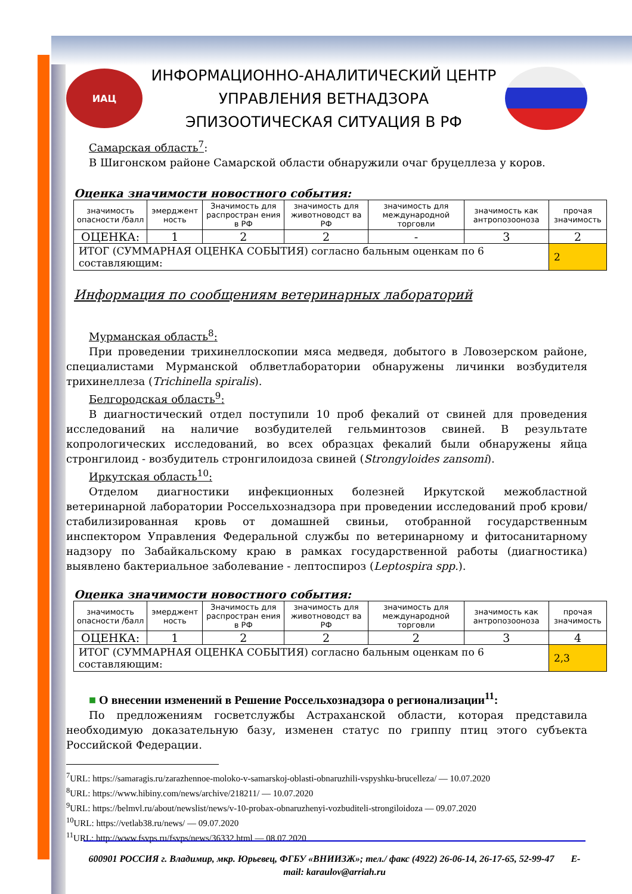ИАЦ
ИНФОРМАЦИОННО-АНАЛИТИЧЕСКИЙ ЦЕНТР
УПРАВЛЕНИЯ ВЕТНАДЗОРА
ЭПИЗООТИЧЕСКАЯ СИТУАЦИЯ В РФ
Самарская область<sup>7</sup>:
В Шигонском районе Самарской области обнаружили очаг бруцеллеза у коров.
Оценка значимости новостного события:
| значимость опасности /балл | эмерджент ность | Значимость для распростран ения в РФ | значимость для животноводст ва РФ | значимость для международной торговли | значимость как антропозооноза | прочая значимость |
| ОЦЕНКА: | 1 | 2 | 2 | - | 3 | 2 |
| ИТОГ (СУММАРНАЯ ОЦЕНКА СОБЫТИЯ) согласно бальным оценкам по 6 составляющим: | | | | | | 2 |
Информация по сообщениям ветеринарных лабораторий
Мурманская область<sup>8</sup>:
При проведении трихинеллоскопии мяса медведя, добытого в Ловозерском районе, специалистами Мурманской облветлаборатории обнаружены личинки возбудителя трихинеллеза (Trichinella spiralis).
Белгородская область<sup>9</sup>:
В диагностический отдел поступили 10 проб фекалий от свиней для проведения исследований на наличие возбудителей гельминтозов свиней. В результате копрологических исследований, во всех образцах фекалий были обнаружены яйца стронгилоид - возбудитель стронгилоидоза свиней (Strongyloides zansomi).
Иркутская область<sup>10</sup>:
Отделом диагностики инфекционных болезней Иркутской межобластной ветеринарной лаборатории Россельхознадзора при проведении исследований проб крови/ стабилизированная кровь от домашней свиньи, отобранной государственным инспектором Управления Федеральной службы по ветеринарному и фитосанитарному надзору по Забайкальскому краю в рамках государственной работы (диагностика) выявлено бактериальное заболевание - лептоспироз (Leptospira spp.).
Оценка значимости новостного события:
| значимость опасности /балл | эмерджент ность | Значимость для распростран ения в РФ | значимость для животноводст ва РФ | значимость для международной торговли | значимость как антропозооноза | прочая значимость |
| ОЦЕНКА: | 1 | 2 | 2 | 2 | 3 | 4 |
| ИТОГ (СУММАРНАЯ ОЦЕНКА СОБЫТИЯ) согласно бальным оценкам по 6 составляющим: | | | | | | 2,3 |
■ О внесении изменений в Решение Россельхознадзора о регионализации<sup>11</sup>:
По предложениям госветслужбы Астраханской области, которая представила необходимую доказательную базу, изменен статус по гриппу птиц этого субъекта Российской Федерации.
<sup>7</sup> URL: https://samaragis.ru/zarazhennoe-moloko-v-samarskoj-oblasti-obnaruzhili-vspyshku-brucelleza/ — 10.07.2020
<sup>8</sup> URL: https://www.hibiny.com/news/archive/218211/ — 10.07.2020
<sup>9</sup> URL: https://belmvl.ru/about/newslist/news/v-10-probax-obnaruzhenyi-vozbuditeli-strongiloidoza — 09.07.2020
<sup>10</sup> URL: https://vetlab38.ru/news/ — 09.07.2020
<sup>11</sup> URL: http://www.fsvps.ru/fsvps/news/36332.html — 08.07.2020
600901 РОССИЯ г. Владимир, мкр. Юрьевец, ФГБУ «ВНИИЗЖ»; тел./ факс (4922) 26-06-14, 26-17-65, 52-99-47 E-mail: karaulov@arriah.ru